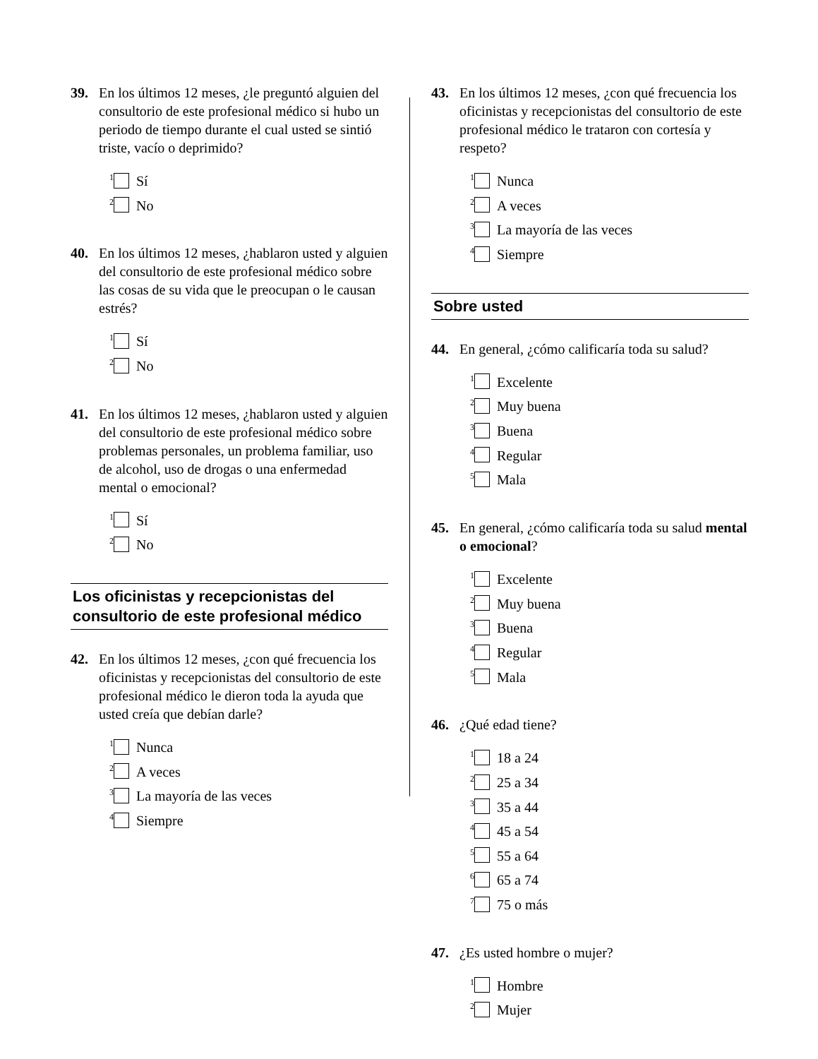39. En los últimos 12 meses, ¿le preguntó alguien del consultorio de este profesional médico si hubo un periodo de tiempo durante el cual usted se sintió triste, vacío o deprimido?
<sup>1</sup> Sí
<sup>2</sup> No
40. En los últimos 12 meses, ¿hablaron usted y alguien del consultorio de este profesional médico sobre las cosas de su vida que le preocupan o le causan estrés?
<sup>1</sup> Sí
<sup>2</sup> No
41. En los últimos 12 meses, ¿hablaron usted y alguien del consultorio de este profesional médico sobre problemas personales, un problema familiar, uso de alcohol, uso de drogas o una enfermedad mental o emocional?
<sup>1</sup> Sí
<sup>2</sup> No
Los oficinistas y recepcionistas del consultorio de este profesional médico
42. En los últimos 12 meses, ¿con qué frecuencia los oficinistas y recepcionistas del consultorio de este profesional médico le dieron toda la ayuda que usted creía que debían darle?
<sup>1</sup> Nunca
<sup>2</sup> A veces
<sup>3</sup> La mayoría de las veces
<sup>4</sup> Siempre
43. En los últimos 12 meses, ¿con qué frecuencia los oficinistas y recepcionistas del consultorio de este profesional médico le trataron con cortesía y respeto?
<sup>1</sup> Nunca
<sup>2</sup> A veces
<sup>3</sup> La mayoría de las veces
<sup>4</sup> Siempre
Sobre usted
44. En general, ¿cómo calificaría toda su salud?
<sup>1</sup> Excelente
<sup>2</sup> Muy buena
<sup>3</sup> Buena
<sup>4</sup> Regular
<sup>5</sup> Mala
45. En general, ¿cómo calificaría toda su salud mental o emocional?
<sup>1</sup> Excelente
<sup>2</sup> Muy buena
<sup>3</sup> Buena
<sup>4</sup> Regular
<sup>5</sup> Mala
46. ¿Qué edad tiene?
<sup>1</sup> 18 a 24
<sup>2</sup> 25 a 34
<sup>3</sup> 35 a 44
<sup>4</sup> 45 a 54
<sup>5</sup> 55 a 64
<sup>6</sup> 65 a 74
<sup>7</sup> 75 o más
47. ¿Es usted hombre o mujer?
<sup>1</sup> Hombre
<sup>2</sup> Mujer